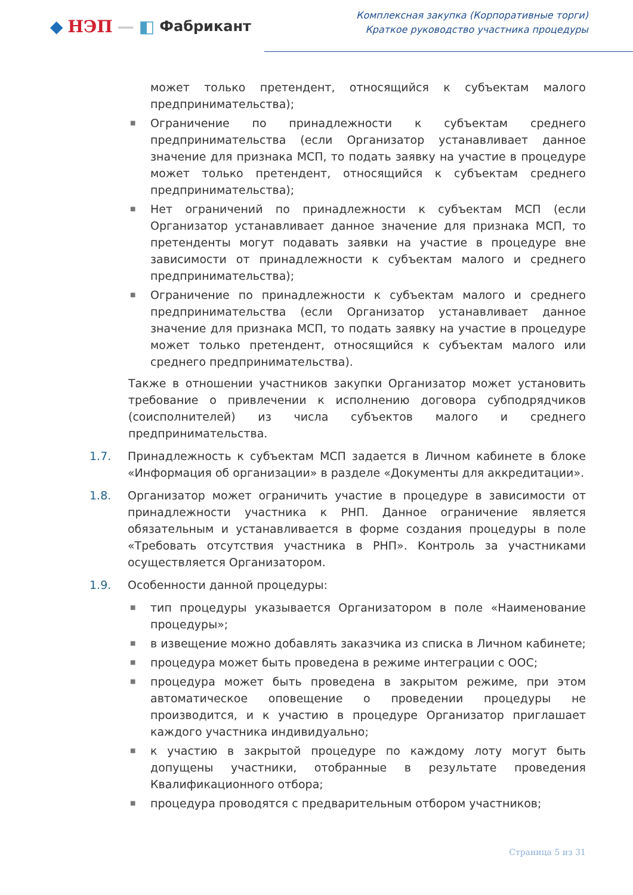◆ НЭП — ◧ Фабрикант
Комплексная закупка (Корпоративные торги)
Краткое руководство участника процедуры
может только претендент, относящийся к субъектам малого предпринимательства);
■ Ограничение по принадлежности к субъектам среднего предпринимательства (если Организатор устанавливает данное значение для признака МСП, то подать заявку на участие в процедуре может только претендент, относящийся к субъектам среднего предпринимательства);
■ Нет ограничений по принадлежности к субъектам МСП (если Организатор устанавливает данное значение для признака МСП, то претенденты могут подавать заявки на участие в процедуре вне зависимости от принадлежности к субъектам малого и среднего предпринимательства);
■ Ограничение по принадлежности к субъектам малого и среднего предпринимательства (если Организатор устанавливает данное значение для признака МСП, то подать заявку на участие в процедуре может только претендент, относящийся к субъектам малого или среднего предпринимательства).
Также в отношении участников закупки Организатор может установить требование о привлечении к исполнению договора субподрядчиков (соисполнителей) из числа субъектов малого и среднего предпринимательства.
1.7. Принадлежность к субъектам МСП задается в Личном кабинете в блоке «Информация об организации» в разделе «Документы для аккредитации».
1.8. Организатор может ограничить участие в процедуре в зависимости от принадлежности участника к РНП. Данное ограничение является обязательным и устанавливается в форме создания процедуры в поле «Требовать отсутствия участника в РНП». Контроль за участниками осуществляется Организатором.
1.9. Особенности данной процедуры:
■ тип процедуры указывается Организатором в поле «Наименование процедуры»;
■ в извещение можно добавлять заказчика из списка в Личном кабинете;
■ процедура может быть проведена в режиме интеграции с ООС;
■ процедура может быть проведена в закрытом режиме, при этом автоматическое оповещение о проведении процедуры не производится, и к участию в процедуре Организатор приглашает каждого участника индивидуально;
■ к участию в закрытой процедуре по каждому лоту могут быть допущены участники, отобранные в результате проведения Квалификационного отбора;
■ процедура проводятся с предварительным отбором участников;
Страница 5 из 31